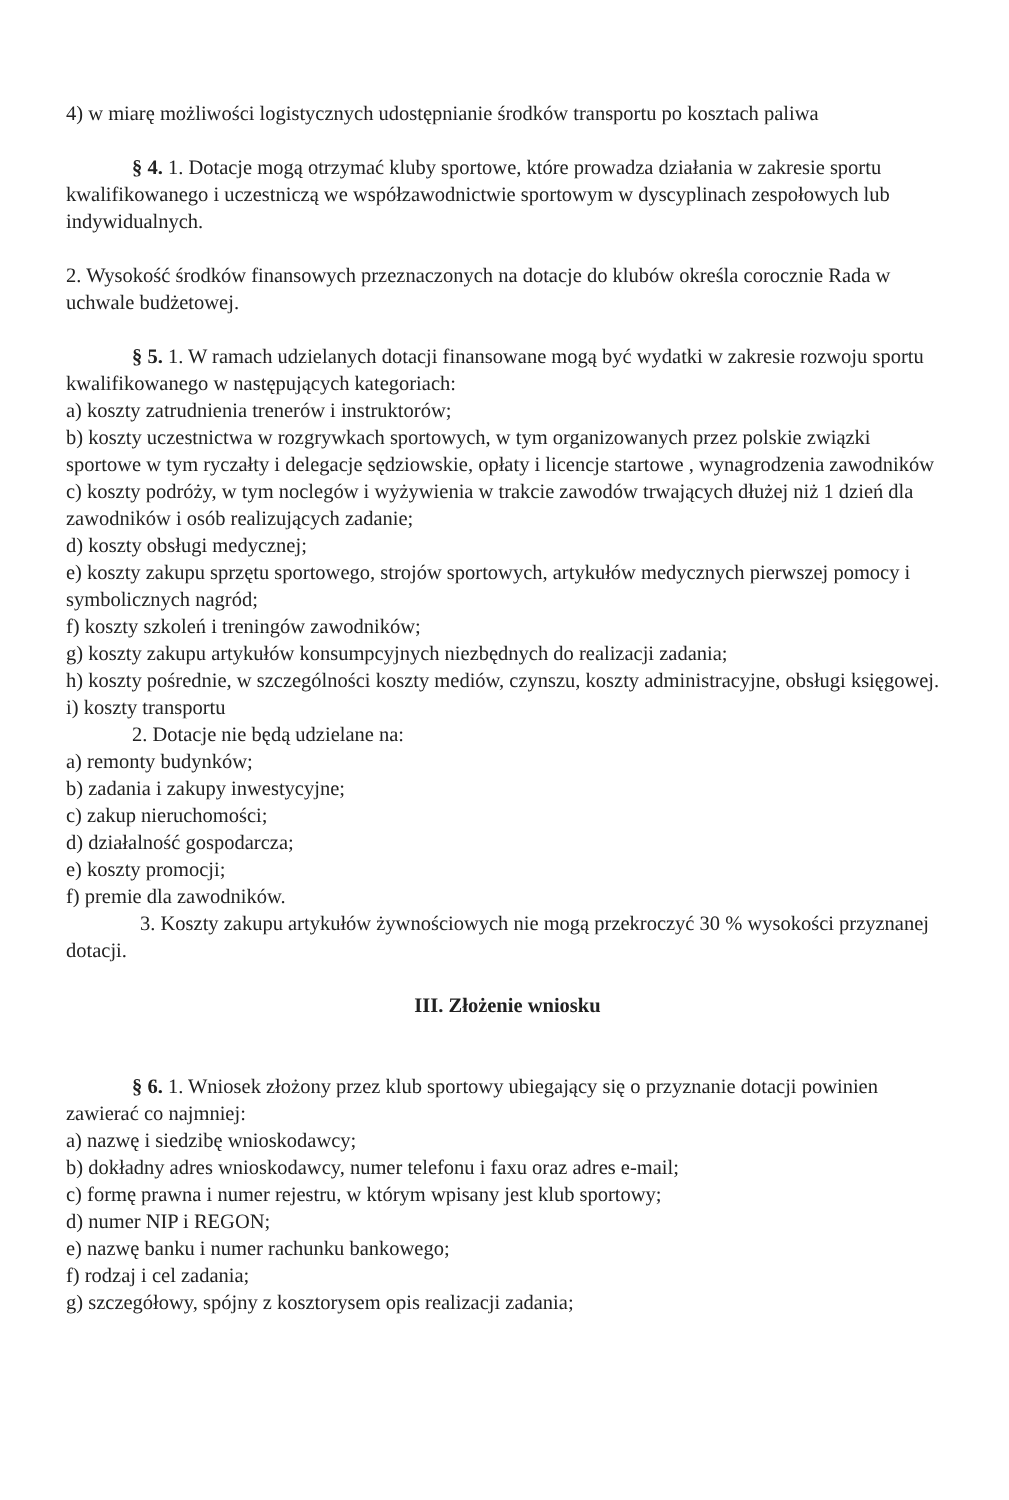4) w miarę możliwości logistycznych udostępnianie środków transportu po kosztach paliwa
§ 4. 1. Dotacje mogą otrzymać kluby sportowe, które prowadza działania w zakresie sportu kwalifikowanego i uczestniczą we współzawodnictwie sportowym w dyscyplinach zespołowych lub indywidualnych.
2. Wysokość środków finansowych przeznaczonych na dotacje do klubów określa corocznie Rada w uchwale budżetowej.
§ 5. 1. W ramach udzielanych dotacji finansowane mogą być wydatki w zakresie rozwoju sportu kwalifikowanego w następujących kategoriach:
a) koszty zatrudnienia trenerów i instruktorów;
b) koszty uczestnictwa w rozgrywkach sportowych, w tym organizowanych przez polskie związki sportowe w tym ryczałty i delegacje sędziowskie, opłaty i licencje startowe , wynagrodzenia zawodników
c) koszty podróży, w tym noclegów i wyżywienia w trakcie zawodów trwających dłużej niż 1 dzień dla zawodników i osób realizujących zadanie;
d) koszty obsługi medycznej;
e) koszty zakupu sprzętu sportowego, strojów sportowych, artykułów medycznych pierwszej pomocy i symbolicznych nagród;
f) koszty szkoleń i treningów zawodników;
g) koszty zakupu artykułów konsumpcyjnych niezbędnych do realizacji zadania;
h) koszty pośrednie, w szczególności koszty mediów, czynszu, koszty administracyjne, obsługi księgowej.
i) koszty transportu
2. Dotacje nie będą udzielane na:
a) remonty budynków;
b) zadania i zakupy inwestycyjne;
c) zakup nieruchomości;
d) działalność gospodarcza;
e) koszty promocji;
f) premie dla zawodników.
3. Koszty zakupu artykułów żywnościowych nie mogą przekroczyć 30 % wysokości przyznanej dotacji.
III. Złożenie wniosku
§ 6. 1. Wniosek złożony przez klub sportowy ubiegający się o przyznanie dotacji powinien zawierać co najmniej:
a) nazwę i siedzibę wnioskodawcy;
b) dokładny adres wnioskodawcy, numer telefonu i faxu oraz adres e-mail;
c) formę prawna i numer rejestru, w którym wpisany jest klub sportowy;
d) numer NIP i REGON;
e) nazwę banku i numer rachunku bankowego;
f) rodzaj i cel zadania;
g) szczegółowy, spójny z kosztorysem opis realizacji zadania;